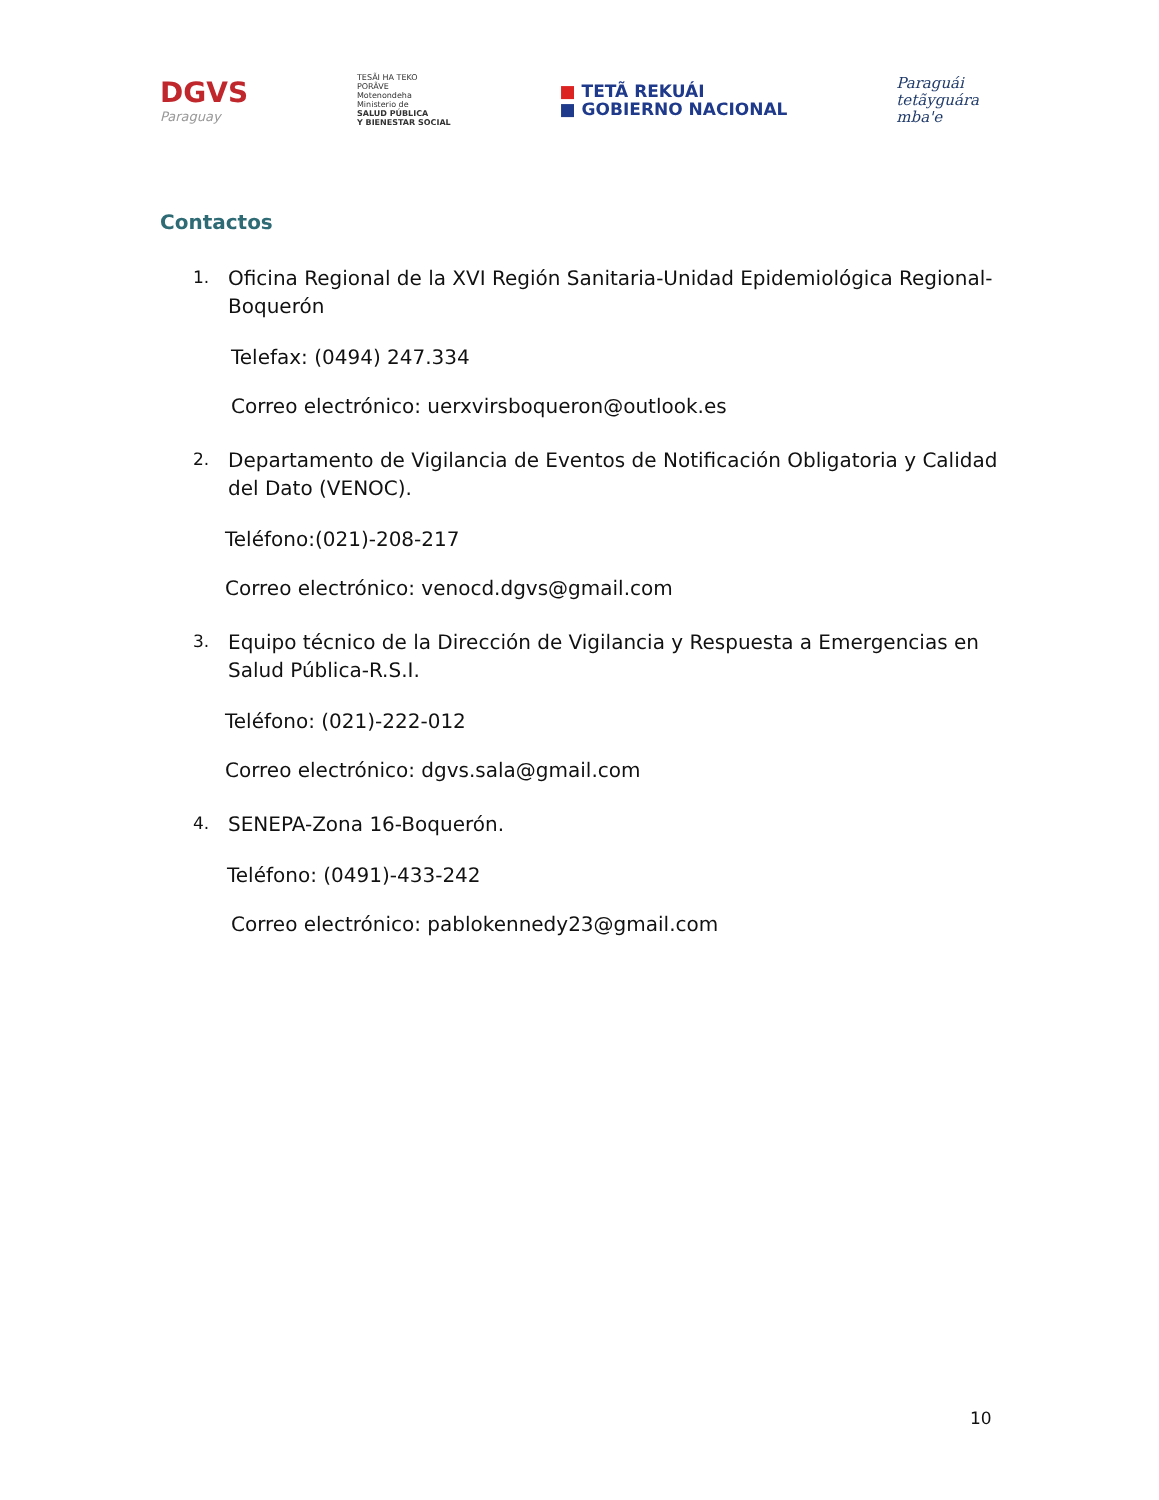DGVS
Paraguay
TESÃI HA TEKO
PORÃVE
Motenondeha
Ministerio de
SALUD PÚBLICA
Y BIENESTAR SOCIAL
■ TETÃ REKUÁI
■ GOBIERNO NACIONAL
Paraguái
tetãyguára
mba'e
Contactos
1.
Oficina Regional de la XVI Región Sanitaria-Unidad Epidemiológica Regional-Boquerón
Telefax: (0494) 247.334
Correo electrónico: uerxvirsboqueron@outlook.es
2.
Departamento de Vigilancia de Eventos de Notificación Obligatoria y Calidad del Dato (VENOC).
Teléfono:(021)-208-217
Correo electrónico: venocd.dgvs@gmail.com
3.
Equipo técnico de la Dirección de Vigilancia y Respuesta a Emergencias en Salud Pública-R.S.I.
Teléfono: (021)-222-012
Correo electrónico: dgvs.sala@gmail.com
4.
SENEPA-Zona 16-Boquerón.
Teléfono: (0491)-433-242
Correo electrónico: pablokennedy23@gmail.com
10